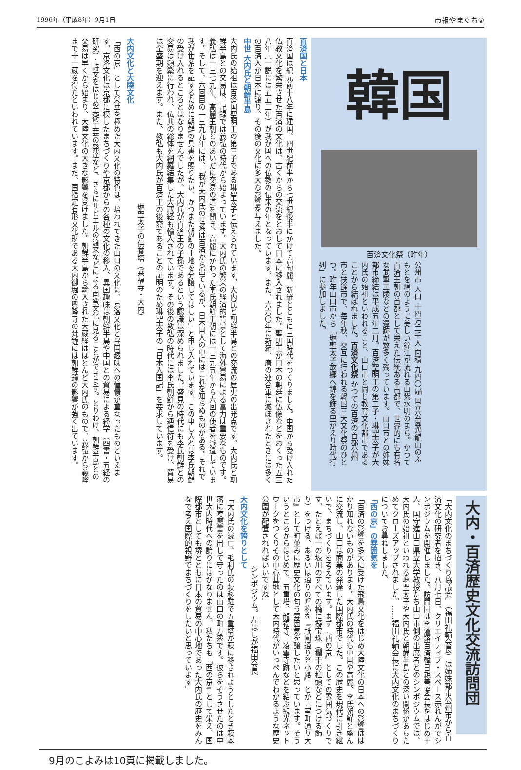1996年（平成8年）9月1日 市報やまぐち②
百済国と日本
百済国は紀元前十八年に建国、四世紀前半から七世紀後半にかけて高句麗、新羅とともに三国時代をつくりました。中国から受け入れた仏教文化を繁栄させた百済の文化は、古くからの交流をとおして日本に移入されました。聖明王が日本の朝廷に仏像などをおくった五三八年（一説には五五二年）が我が国への仏教の伝来の年となっています。また、六六〇年に新羅、唐の連合軍に滅ぼされたときには多くの百済人が日本に渡り、その後の文化に多大な影響を与えました。
中世 大内氏と朝鮮半島
大内氏の始祖は百済国聖明王の第三子である琳聖太子と伝えられています。大内氏と朝鮮半島との交流の歴史の出発点です。大内氏と朝鮮半島との交易は、記録では義弘の時代から始まっています。大内氏の繁栄の経済的背景として海外貿易による富力は重要なものです。義弘は一三七九年、高麗王朝とのあいだに交易の道を開き、高麗にかわった李氏朝鮮王朝には一三九五年から六回の使者を派遣しています。そして、六回目の一三九九年には、「我が大内氏の世系は百済から出ているが、日本国人の中にはこれを知らぬものがある。それで我が世系を証するために朝鮮の具書を賜りたい、かつまた朝鮮の土地を分譲してほしい」と申し入れています。この申し入れは李氏朝鮮の受け入れるところとはなりませんでしたが、大内氏が百済王の子孫であるという認識は深められました。盛見の時代にも李氏朝鮮との交易は頻繁に行われ、仏典の総体を網羅結集した大蔵経も輸入されています。その後の教弘の時代には李氏朝鮮から通信符を受け、貿易は全盛期を迎えます。また、教弘も大内氏が百済王の後裔であることの証明のため琳聖太子の「日本入国記」を要求しています。
琳聖太子の供養塔（乗福寺・大内）
大内文化と大陸文化
「西の京」として栄華を極めた大内文化の特色は、培われてきた山口の文化に、京洛文化と異国趣味への憧憬が重なったものといえます。京洛文化は京都に模したまちづくりや京都からの各種の文化の移入、異国趣味は朝鮮半島や中国との貿易による経学（四書・五経の研究）・詩文をはじめ美術工芸の発達など、さらにサビエルの渡来などによる南蛮文化に見ることができます。とりわけ、朝鮮半島との交易は早くから始まり、大陸文化の大きな影響を受けました。朝鮮半島から輸入された大蔵経はほとんど大内氏のもので、義弘から義隆まで十一蔵を得たといわれています。また、国指定有形文化財である大内御堀の興隆寺の梵鐘には朝鮮鐘の影響が強く出ています。
韓国
百済文化祭（昨年）
公州市 人口 十四万二千人 面積 九四〇㎢ 国立公園鶏龍山のふもとを絹のように美しい錦江が流れる山紫水明のまち。かつて百済王朝の首都として栄えた伝統ある古都で、世界的にも有名な武寧王陵などの遺跡が数多く残っています。山口市との姉妹都市締結は平成五年二月。百済聖明王の第三子・琳聖太子が大内氏の始祖といわれること、山口市と同じ教育文化都市であることから結ばれました。百済文化祭 かつての百済の首都公州市と扶餘市で、毎年秋、交互に行われる韓国三大文化祭のひとつ。昨年山口市から「琳聖太子故郷へ錦を飾る里がえり時代行列」に参加しました。
大内・百済歴史文化交流訪問団
「大内文化のまちづくり協議会」（福田礼輔会長）は姉妹都市公州市から百済文化の研究者を招き、八月七日、クリエイティブ・スペース赤れんがでシンポジウムを開催しました。訪問団は李灌鎔百済韓日親善協会長をはじめ十人、国守進山口県立大学教授たち山口市側の出席者とのシンポジウムでは、大内氏の始祖といわれる琳聖太子や大内氏と朝鮮半島との深い関係があらためてクローズアップされました。……福田礼輔会長に大内文化のまちづくりについてお尋ねしました。
「西の京」の雰囲気を
「百済の影響を多大に受けた飛鳥文化をはじめ大陸文化の日本への影響ははかり知れないものがあります。大内氏の時代も中国や高麗、李氏朝鮮と盛んに交流し、山口は商業の発達した国際都市でした。この歴史を現代に引き継いで、まちづくりを考えています。まず『西の京』としての雰囲気づくりです。たとえば一の坂川のすべての橋に擬宝珠（欄干の柱頭などにつける飾り）をつける、あるいは通りの呼称を『祇園通り竪小路』とか『室町通り大市』として町並みに歴史文化の匂う雰囲気を醸したいと思っています。そういうところからはじめて、五重塔、龍福寺、凌雲寺跡などを結ぶ観光ネットワークをつくりその中心基地として大内時代がいっぺんでわかるような歴史公園が配置されればいいですね」
シンポジウム。左はしが福田会長
大内文化を誇りとして
「大内氏の滅亡、毛利氏の萩移駐で五重塔が萩に移されようとしたとき萩本藩に嘆願書を出して守ったのは山口の町方衆です。彼らをそうさせたのは中世大内時代への誇りにほかなりません。私たちも『西の京』として栄え、国際都市としても堺とともに日本の貿易の中心地であった大内氏の歴史をみんなで考え国際的視野でまちづくりをしたいと思っています」
9月のこよみは10頁に掲載しました。